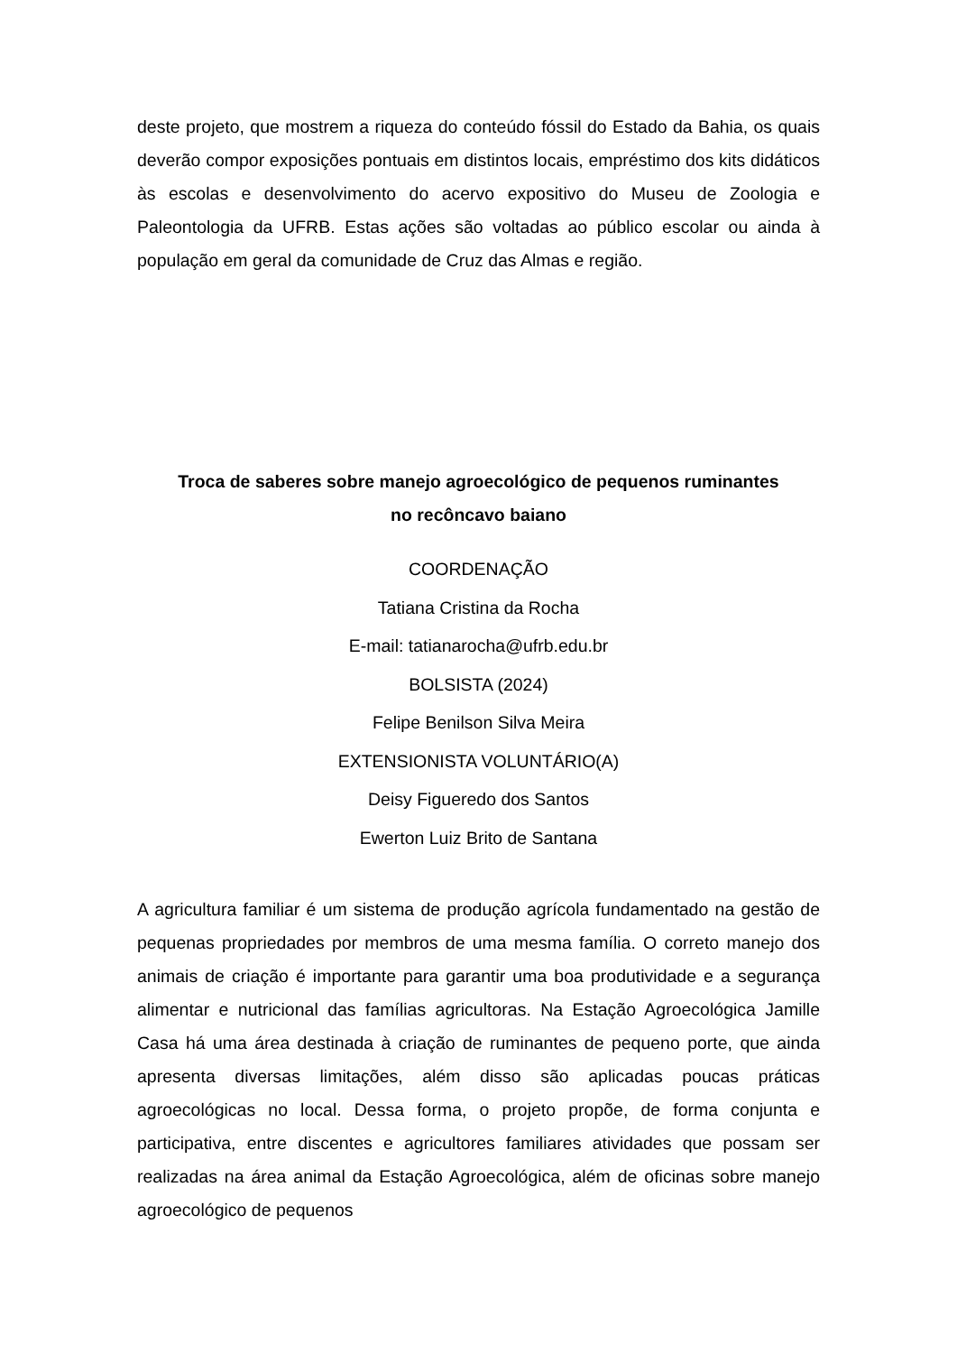deste projeto, que mostrem a riqueza do conteúdo fóssil do Estado da Bahia, os quais deverão compor exposições pontuais em distintos locais, empréstimo dos kits didáticos às escolas e desenvolvimento do acervo expositivo do Museu de Zoologia e Paleontologia da UFRB. Estas ações são voltadas ao público escolar ou ainda à população em geral da comunidade de Cruz das Almas e região.
Troca de saberes sobre manejo agroecológico de pequenos ruminantes
no recôncavo baiano
COORDENAÇÃO
Tatiana Cristina da Rocha
E-mail: tatianarocha@ufrb.edu.br
BOLSISTA (2024)
Felipe Benilson Silva Meira
EXTENSIONISTA VOLUNTÁRIO(A)
Deisy Figueredo dos Santos
Ewerton Luiz Brito de Santana
A agricultura familiar é um sistema de produção agrícola fundamentado na gestão de pequenas propriedades por membros de uma mesma família. O correto manejo dos animais de criação é importante para garantir uma boa produtividade e a segurança alimentar e nutricional das famílias agricultoras. Na Estação Agroecológica Jamille Casa há uma área destinada à criação de ruminantes de pequeno porte, que ainda apresenta diversas limitações, além disso são aplicadas poucas práticas agroecológicas no local. Dessa forma, o projeto propõe, de forma conjunta e participativa, entre discentes e agricultores familiares atividades que possam ser realizadas na área animal da Estação Agroecológica, além de oficinas sobre manejo agroecológico de pequenos